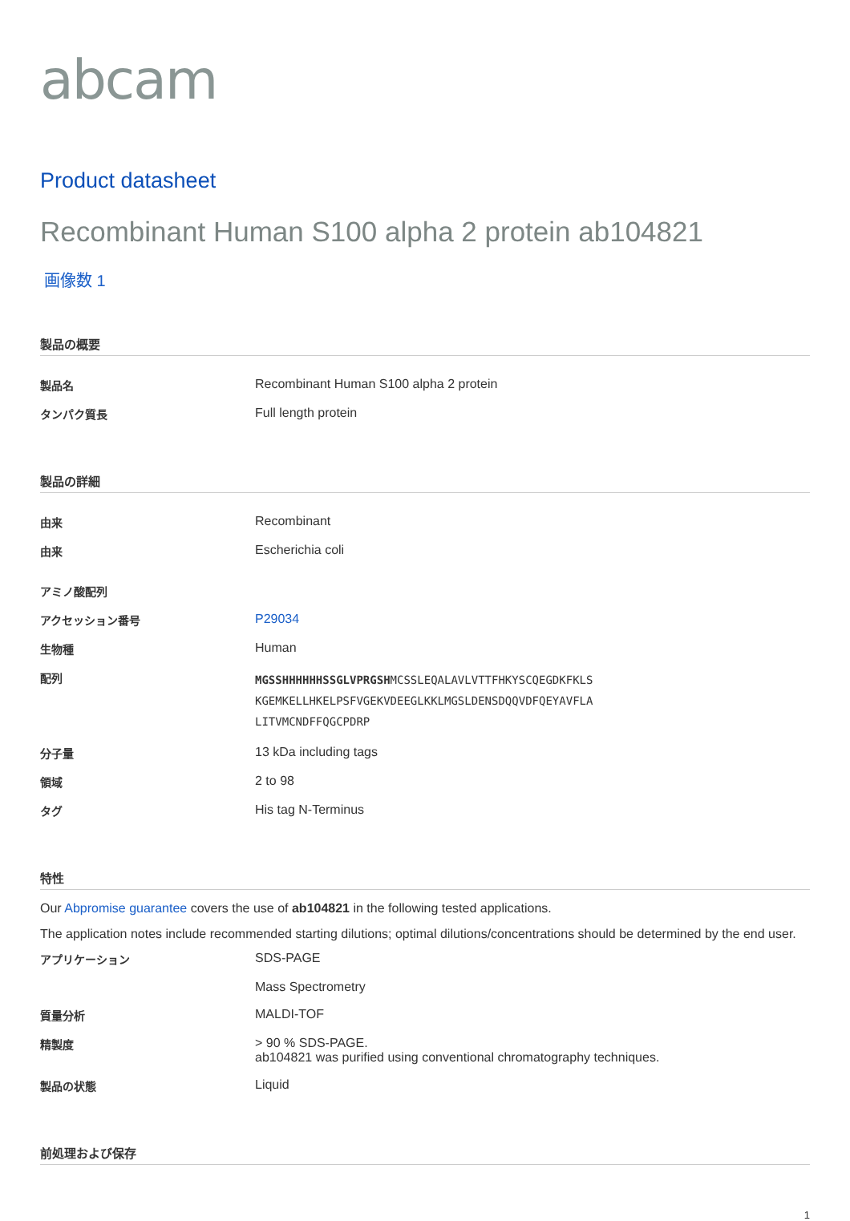abcam
Product datasheet
Recombinant Human S100 alpha 2 protein ab104821
画像数 1
製品の概要
| 製品名 | Recombinant Human S100 alpha 2 protein |
| タンパク質長 | Full length protein |
製品の詳細
| 由来 | Recombinant |
| 由来 | Escherichia coli |
| アミノ酸配列 | |
| アクセッション番号 | P29034 |
| 生物種 | Human |
| 配列 | MGSSHHHHHHSSGLVPRGSH MCSSLEQALAVLVTTFHKYSCQEGDKFKLS KGEMKELLHKELPSFVGEKVDEEGLKKLMGSLDENSDQQVDFQEYAVFLA LITVMCNDFFQGCPDRP |
| 分子量 | 13 kDa including tags |
| 領域 | 2 to 98 |
| タグ | His tag N-Terminus |
特性
Our Abpromise guarantee covers the use of ab104821 in the following tested applications.
The application notes include recommended starting dilutions; optimal dilutions/concentrations should be determined by the end user.
| アプリケーション | SDS-PAGE Mass Spectrometry |
| 質量分析 | MALDI-TOF |
| 精製度 | > 90 % SDS-PAGE. ab104821 was purified using conventional chromatography techniques. |
| 製品の状態 | Liquid |
前処理および保存
1